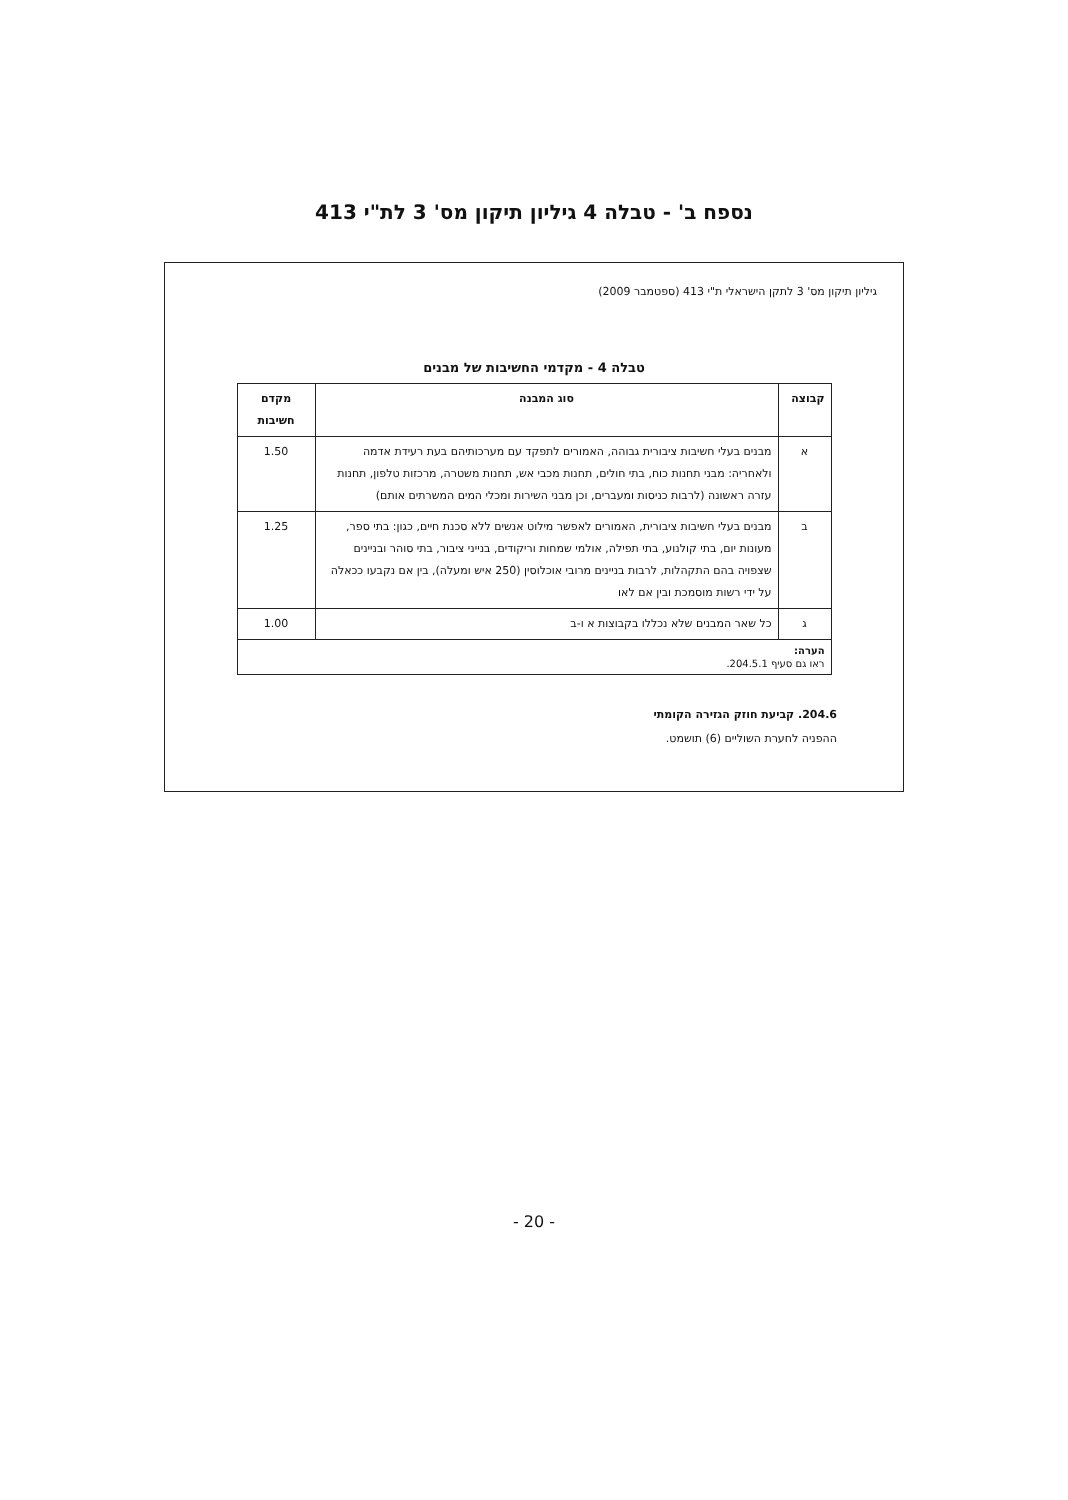נספח ב' - טבלה 4 גיליון תיקון מס' 3 לת"י 413
גיליון תיקון מס' 3 לתקן הישראלי ת"י 413 (ספטמבר 2009)
טבלה 4 - מקדמי החשיבות של מבנים
| קבוצה | סוג המבנה | מקדם חשיבות |
| --- | --- | --- |
| א | מבנים בעלי חשיבות ציבורית גבוהה, האמורים לתפקד עם מערכותיהם בעת רעידת אדמה ולאחריה: מבני תחנות כוח, בתי חולים, תחנות מכבי אש, תחנות משטרה, מרכזות טלפון, תחנות עזרה ראשונה (לרבות כניסות ומעברים, וכן מבני השירות ומכלי המים המשרתים אותם) | 1.50 |
| ב | מבנים בעלי חשיבות ציבורית, האמורים לאפשר מילוט אנשים ללא סכנת חיים, כגון: בתי ספר, מעונות יום, בתי קולנוע, בתי תפילה, אולמי שמחות וריקודים, בנייני ציבור, בתי סוהר ובניינים שצפויה בהם התקהלות, לרבות בניינים מרובי אוכלוסין (250 איש ומעלה), בין אם נקבעו ככאלה על ידי רשות מוסמכת ובין אם לאו | 1.25 |
| ג | כל שאר המבנים שלא נכללו בקבוצות א ו-ב | 1.00 |
| הערה: ראו גם סעיף 204.5.1. | | |
204.6. קביעת חוזק הגזירה הקומתי
ההפניה לחערת השוליים (6) תושמט.
- 20 -